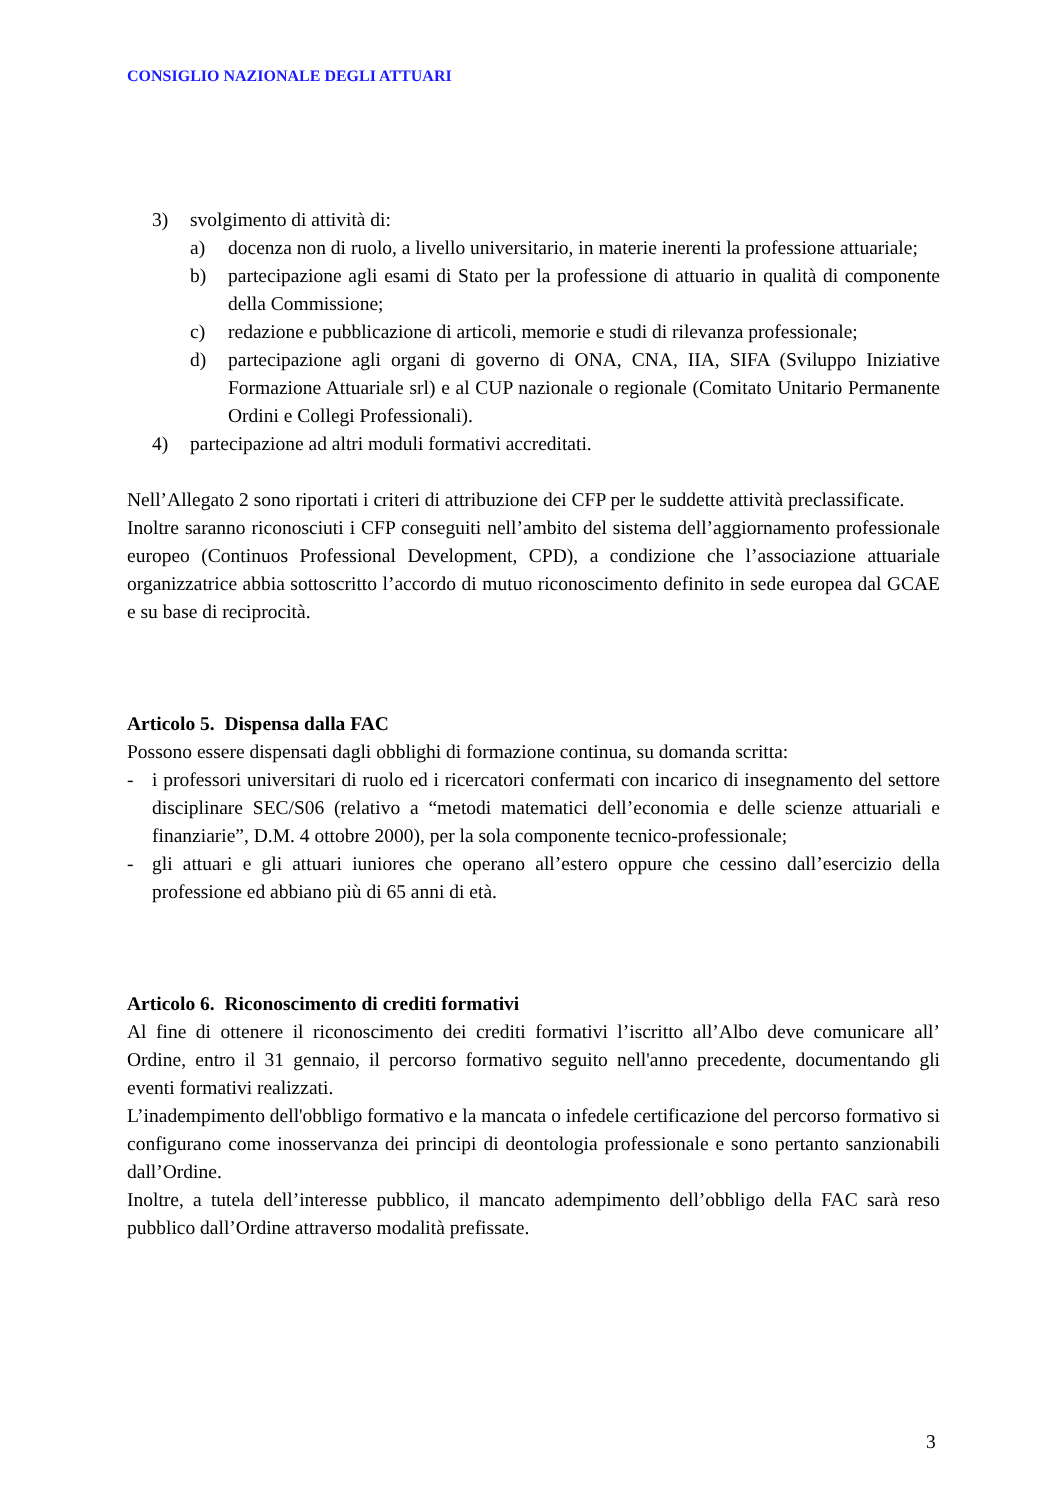CONSIGLIO NAZIONALE DEGLI ATTUARI
3) svolgimento di attività di:
a) docenza non di ruolo, a livello universitario, in materie inerenti la professione attuariale;
b) partecipazione agli esami di Stato per la professione di attuario in qualità di componente della Commissione;
c) redazione e pubblicazione di articoli, memorie e studi di rilevanza professionale;
d) partecipazione agli organi di governo di ONA, CNA, IIA, SIFA (Sviluppo Iniziative Formazione Attuariale srl) e al CUP nazionale o regionale (Comitato Unitario Permanente Ordini e Collegi Professionali).
4) partecipazione ad altri moduli formativi accreditati.
Nell’Allegato 2 sono riportati i criteri di attribuzione dei CFP per le suddette attività preclassificate.
Inoltre saranno riconosciuti i CFP conseguiti nell’ambito del sistema dell’aggiornamento professionale europeo (Continuos Professional Development, CPD), a condizione che l’associazione attuariale organizzatrice abbia sottoscritto l’accordo di mutuo riconoscimento definito in sede europea dal GCAE e su base di reciprocità.
Articolo 5. Dispensa dalla FAC
Possono essere dispensati dagli obblighi di formazione continua, su domanda scritta:
- i professori universitari di ruolo ed i ricercatori confermati con incarico di insegnamento del settore disciplinare SEC/S06 (relativo a “metodi matematici dell’economia e delle scienze attuariali e finanziarie”, D.M. 4 ottobre 2000), per la sola componente tecnico-professionale;
- gli attuari e gli attuari iuniores che operano all’estero oppure che cessino dall’esercizio della professione ed abbiano più di 65 anni di età.
Articolo 6. Riconoscimento di crediti formativi
Al fine di ottenere il riconoscimento dei crediti formativi l’iscritto all’Albo deve comunicare all’ Ordine, entro il 31 gennaio, il percorso formativo seguito nell'anno precedente, documentando gli eventi formativi realizzati.
L’inadempimento dell'obbligo formativo e la mancata o infedele certificazione del percorso formativo si configurano come inosservanza dei principi di deontologia professionale e sono pertanto sanzionabili dall’Ordine.
Inoltre, a tutela dell’interesse pubblico, il mancato adempimento dell’obbligo della FAC sarà reso pubblico dall’Ordine attraverso modalità prefissate.
3